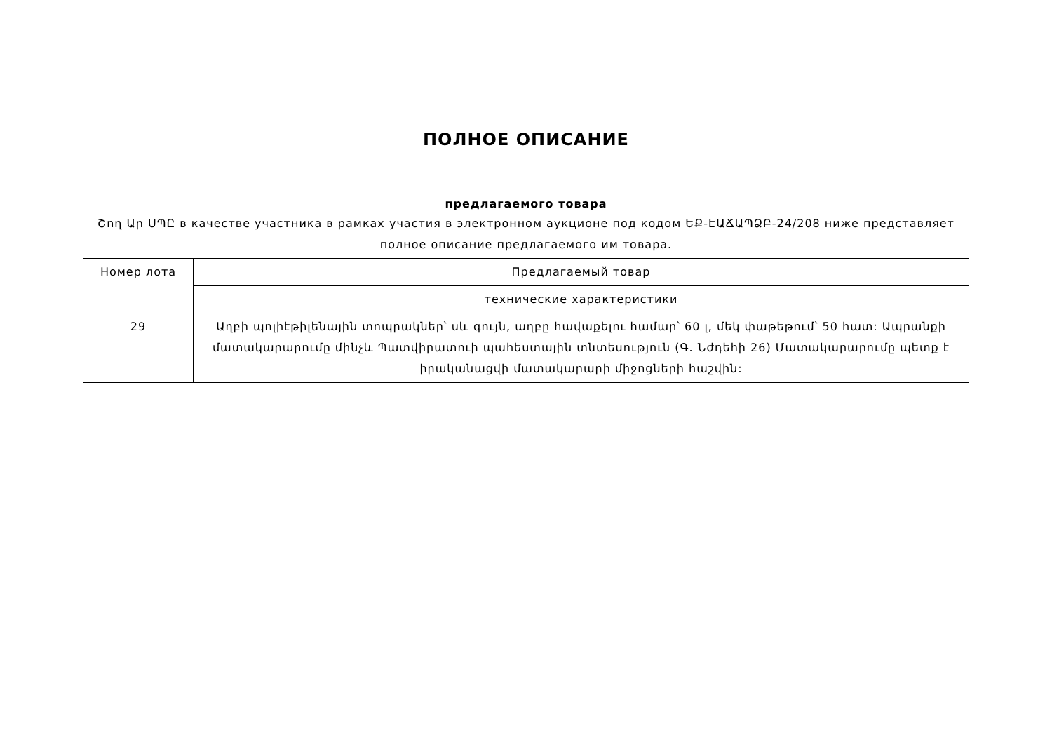ПОЛНОЕ ОПИСАНИЕ
предлагаемого товара
Շող Ար ՍՊԸ в качестве участника в рамках участия в электронном аукционе под кодом ԵՔ-ԷԱՃԱՊՁԲ-24/208 ниже представляет полное описание предлагаемого им товара.
| Номер лота | Предлагаемый товар |
| | технические характеристики |
| 29 | Աղբի պոլիէթիլենային տոպրակներ՝ սև գույն, աղբը հավաքելու համար՝ 60 լ, մեկ փաթեթում՝ 50 հատ: Ապրանքի մատակարարումը մինչև Պատվիրատուի պահեստային տնտեսություն (Գ. Նժդեհի 26) Մատակարարումը պետք է իրականացվի մատակարարի միջոցների հաշվին: |